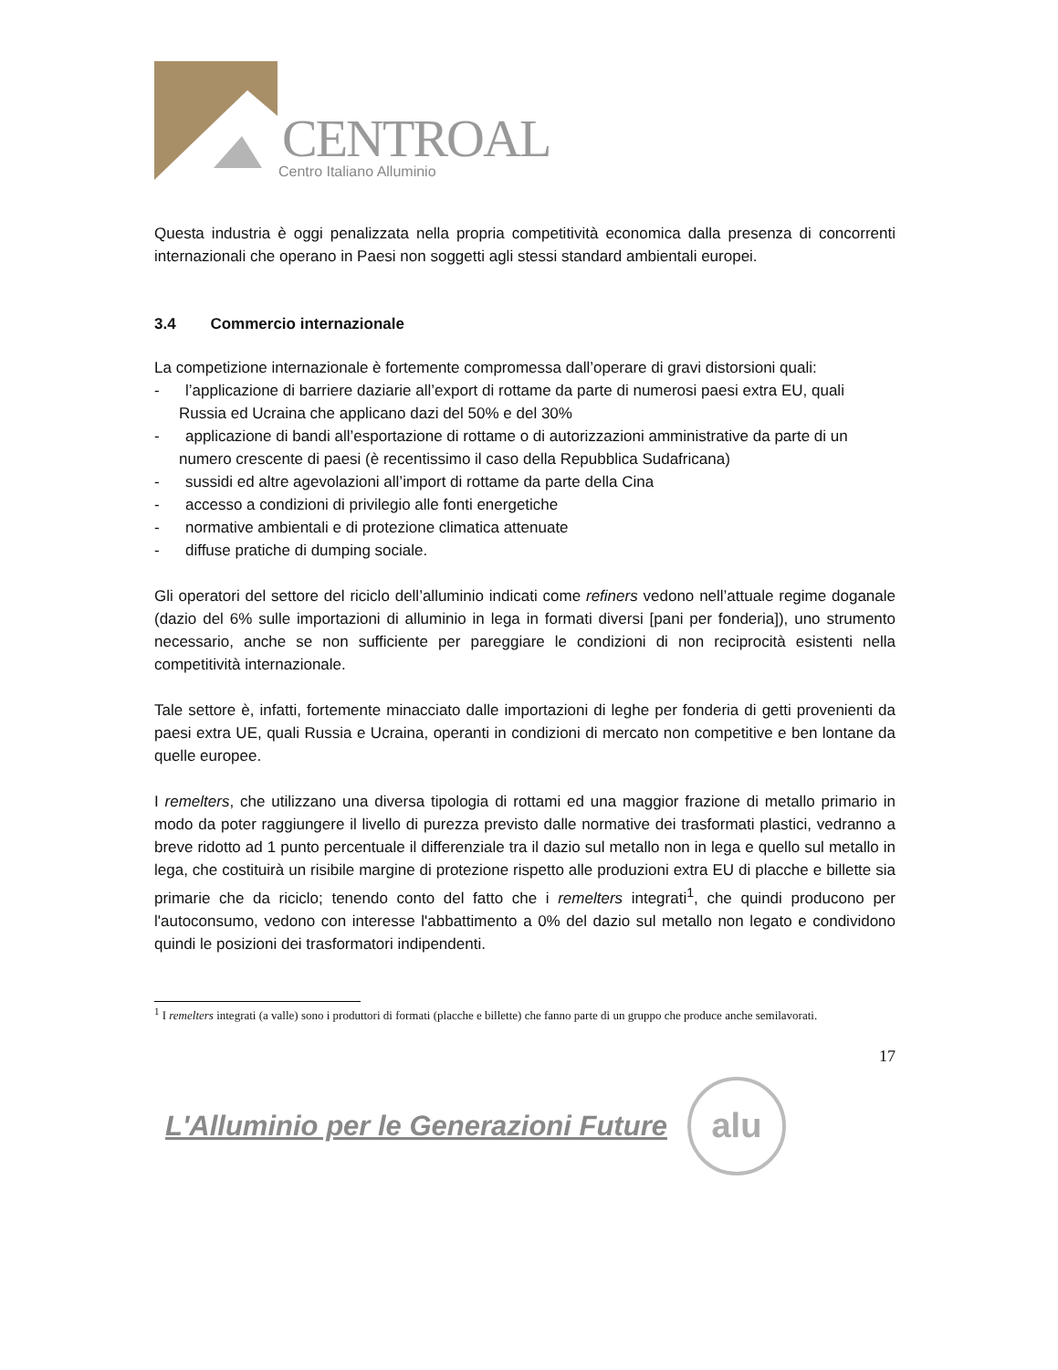CENTROAL
Centro Italiano Alluminio
Questa industria è oggi penalizzata nella propria competitività economica dalla presenza di concorrenti internazionali che operano in Paesi non soggetti agli stessi standard ambientali europei.
3.4 Commercio internazionale
La competizione internazionale è fortemente compromessa dall’operare di gravi distorsioni quali:
- l’applicazione di barriere daziarie all’export di rottame da parte di numerosi paesi extra EU, quali Russia ed Ucraina che applicano dazi del 50% e del 30%
- applicazione di bandi all’esportazione di rottame o di autorizzazioni amministrative da parte di un numero crescente di paesi (è recentissimo il caso della Repubblica Sudafricana)
- sussidi ed altre agevolazioni all’import di rottame da parte della Cina
- accesso a condizioni di privilegio alle fonti energetiche
- normative ambientali e di protezione climatica attenuate
- diffuse pratiche di dumping sociale.
Gli operatori del settore del riciclo dell’alluminio indicati come refiners vedono nell’attuale regime doganale (dazio del 6% sulle importazioni di alluminio in lega in formati diversi [pani per fonderia]), uno strumento necessario, anche se non sufficiente per pareggiare le condizioni di non reciprocità esistenti nella competitività internazionale.
Tale settore è, infatti, fortemente minacciato dalle importazioni di leghe per fonderia di getti provenienti da paesi extra UE, quali Russia e Ucraina, operanti in condizioni di mercato non competitive e ben lontane da quelle europee.
I remelters, che utilizzano una diversa tipologia di rottami ed una maggior frazione di metallo primario in modo da poter raggiungere il livello di purezza previsto dalle normative dei trasformati plastici, vedranno a breve ridotto ad 1 punto percentuale il differenziale tra il dazio sul metallo non in lega e quello sul metallo in lega, che costituirà un risibile margine di protezione rispetto alle produzioni extra EU di placche e billette sia primarie che da riciclo; tenendo conto del fatto che i remelters integrati<sup>1</sup>, che quindi producono per l'autoconsumo, vedono con interesse l'abbattimento a 0% del dazio sul metallo non legato e condividono quindi le posizioni dei trasformatori indipendenti.
<sup>1</sup> I remelters integrati (a valle) sono i produttori di formati (placche e billette) che fanno parte di un gruppo che produce anche semilavorati.
17
L'Alluminio per le Generazioni Future
alu